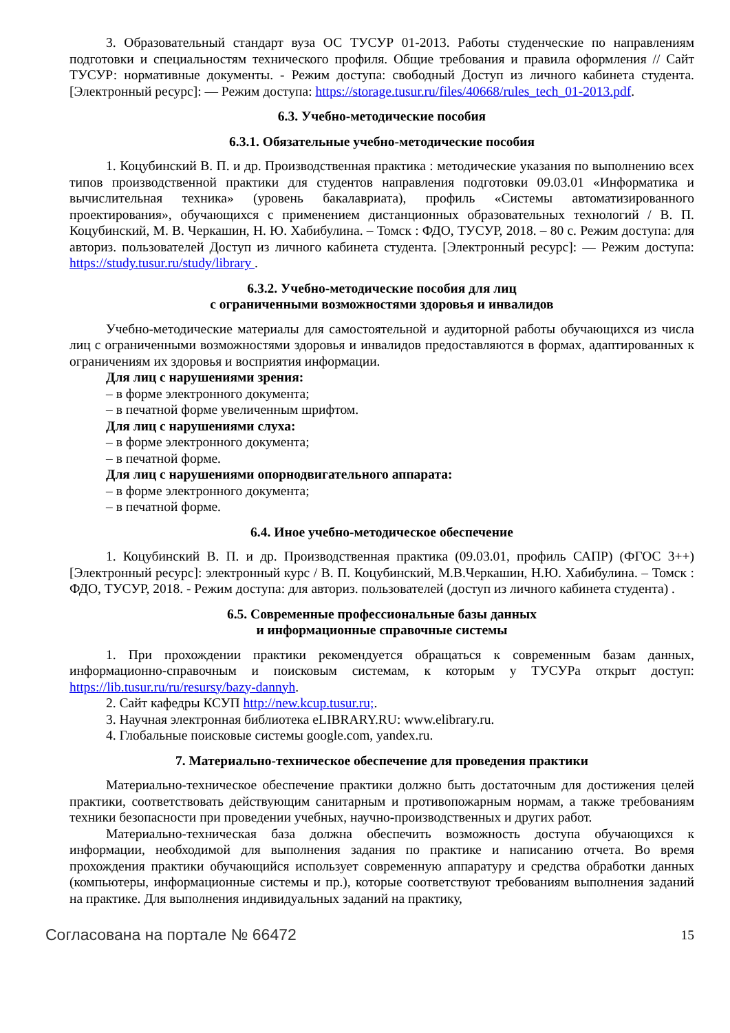3. Образовательный стандарт вуза ОС ТУСУР 01-2013. Работы студенческие по направлениям подготовки и специальностям технического профиля. Общие требования и правила оформления // Сайт ТУСУР: нормативные документы. - Режим доступа: свободный Доступ из личного кабинета студента. [Электронный ресурс]: — Режим доступа: https://storage.tusur.ru/files/40668/rules_tech_01-2013.pdf.
6.3. Учебно-методические пособия
6.3.1. Обязательные учебно-методические пособия
1. Коцубинский В. П. и др. Производственная практика : методические указания по выполнению всех типов производственной практики для студентов направления подготовки 09.03.01 «Информатика и вычислительная техника» (уровень бакалавриата), профиль «Системы автоматизированного проектирования», обучающихся с применением дистанционных образовательных технологий / В. П. Коцубинский, М. В. Черкашин, Н. Ю. Хабибулина. – Томск : ФДО, ТУСУР, 2018. – 80 с. Режим доступа: для авториз. пользователей Доступ из личного кабинета студента. [Электронный ресурс]: — Режим доступа: https://study.tusur.ru/study/library .
6.3.2. Учебно-методические пособия для лиц
с ограниченными возможностями здоровья и инвалидов
Учебно-методические материалы для самостоятельной и аудиторной работы обучающихся из числа лиц с ограниченными возможностями здоровья и инвалидов предоставляются в формах, адаптированных к ограничениям их здоровья и восприятия информации.
Для лиц с нарушениями зрения:
– в форме электронного документа;
– в печатной форме увеличенным шрифтом.
Для лиц с нарушениями слуха:
– в форме электронного документа;
– в печатной форме.
Для лиц с нарушениями опорнодвигательного аппарата:
– в форме электронного документа;
– в печатной форме.
6.4. Иное учебно-методическое обеспечение
1. Коцубинский В. П. и др. Производственная практика (09.03.01, профиль САПР) (ФГОС 3++) [Электронный ресурс]: электронный курс / В. П. Коцубинский, М.В.Черкашин, Н.Ю. Хабибулина. – Томск : ФДО, ТУСУР, 2018. - Режим доступа: для авториз. пользователей (доступ из личного кабинета студента) .
6.5. Современные профессиональные базы данных
и информационные справочные системы
1. При прохождении практики рекомендуется обращаться к современным базам данных, информационно-справочным и поисковым системам, к которым у ТУСУРа открыт доступ: https://lib.tusur.ru/ru/resursy/bazy-dannyh.
2. Сайт кафедры КСУП http://new.kcup.tusur.ru;.
3. Научная электронная библиотека eLIBRARY.RU: www.elibrary.ru.
4. Глобальные поисковые системы google.com, yandex.ru.
7. Материально-техническое обеспечение для проведения практики
Материально-техническое обеспечение практики должно быть достаточным для достижения целей практики, соответствовать действующим санитарным и противопожарным нормам, а также требованиям техники безопасности при проведении учебных, научно-производственных и других работ.
Материально-техническая база должна обеспечить возможность доступа обучающихся к информации, необходимой для выполнения задания по практике и написанию отчета. Во время прохождения практики обучающийся использует современную аппаратуру и средства обработки данных (компьютеры, информационные системы и пр.), которые соответствуют требованиям выполнения заданий на практике. Для выполнения индивидуальных заданий на практику,
Согласована на портале № 66472 15